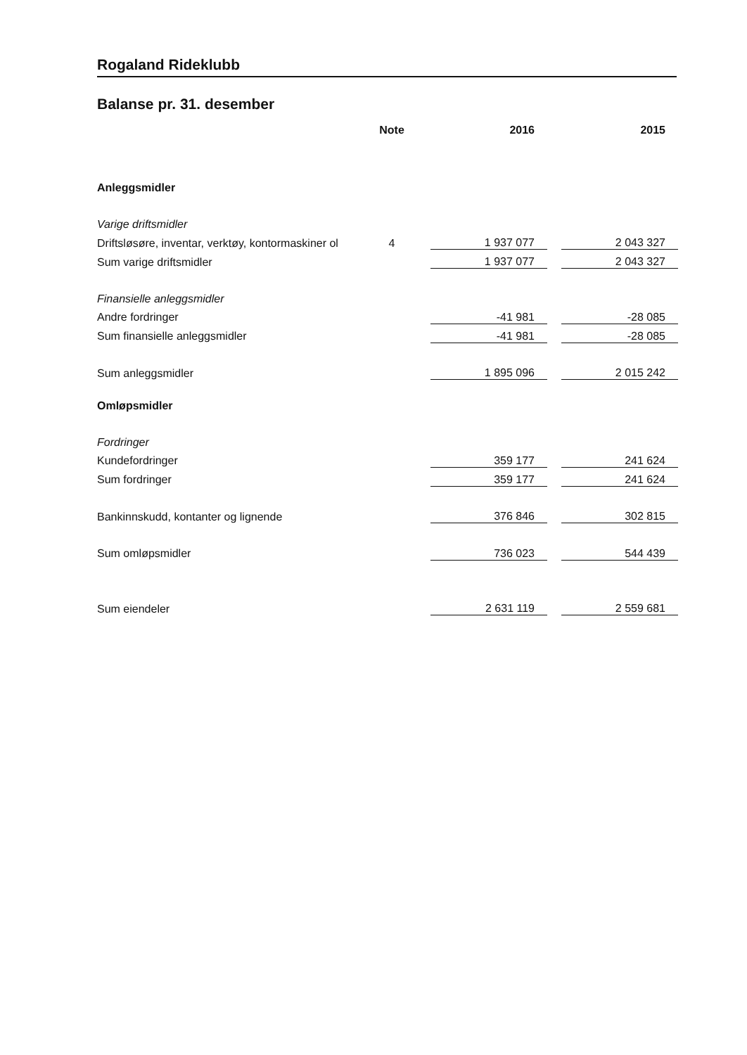Rogaland Rideklubb
Balanse pr. 31. desember
| | Note | 2016 | | 2015 |
| --- | --- | --- | --- | --- |
| Anleggsmidler | | | | |
| Varige driftsmidler | | | | |
| Driftsløsøre, inventar, verktøy, kontormaskiner ol | 4 | 1 937 077 | | 2 043 327 |
| Sum varige driftsmidler | | 1 937 077 | | 2 043 327 |
| Finansielle anleggsmidler | | | | |
| Andre fordringer | | -41 981 | | -28 085 |
| Sum finansielle anleggsmidler | | -41 981 | | -28 085 |
| Sum anleggsmidler | | 1 895 096 | | 2 015 242 |
| Omløpsmidler | | | | |
| Fordringer | | | | |
| Kundefordringer | | 359 177 | | 241 624 |
| Sum fordringer | | 359 177 | | 241 624 |
| Bankinnskudd, kontanter og lignende | | 376 846 | | 302 815 |
| Sum omløpsmidler | | 736 023 | | 544 439 |
| Sum eiendeler | | 2 631 119 | | 2 559 681 |